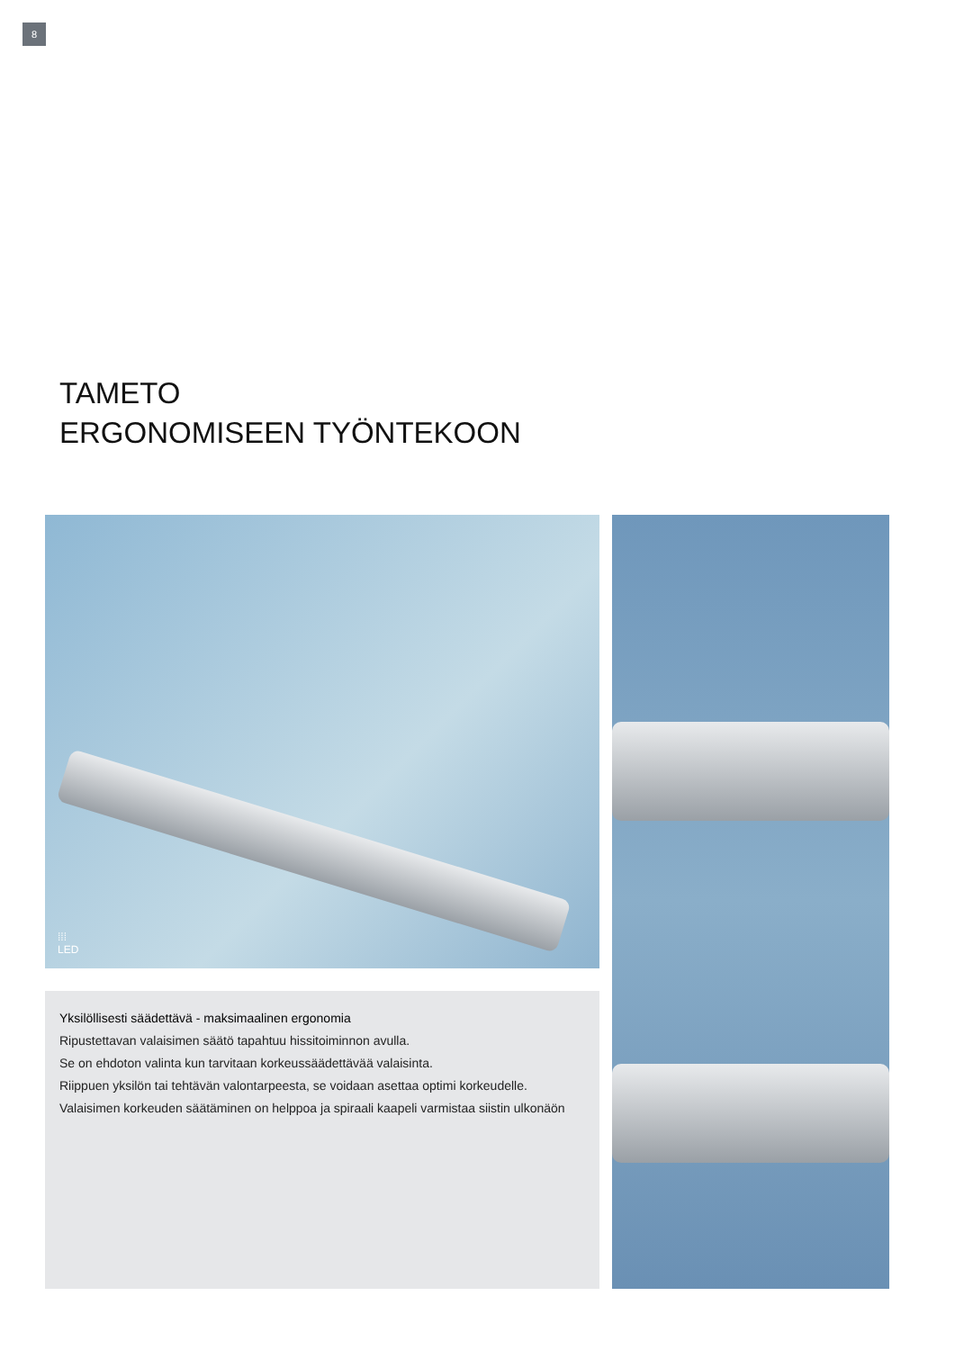8
TAMETO
ERGONOMISEEN TYÖNTEKOON
⁞⁞⁞
LED
Yksilöllisesti säädettävä - maksimaalinen ergonomia
Ripustettavan valaisimen säätö tapahtuu hissitoiminnon avulla.
Se on ehdoton valinta kun tarvitaan korkeussäädettävää valaisinta.
Riippuen yksilön tai tehtävän valontarpeesta, se voidaan asettaa optimi korkeudelle.
Valaisimen korkeuden säätäminen on helppoa ja spiraali kaapeli varmistaa siistin ulkonäön